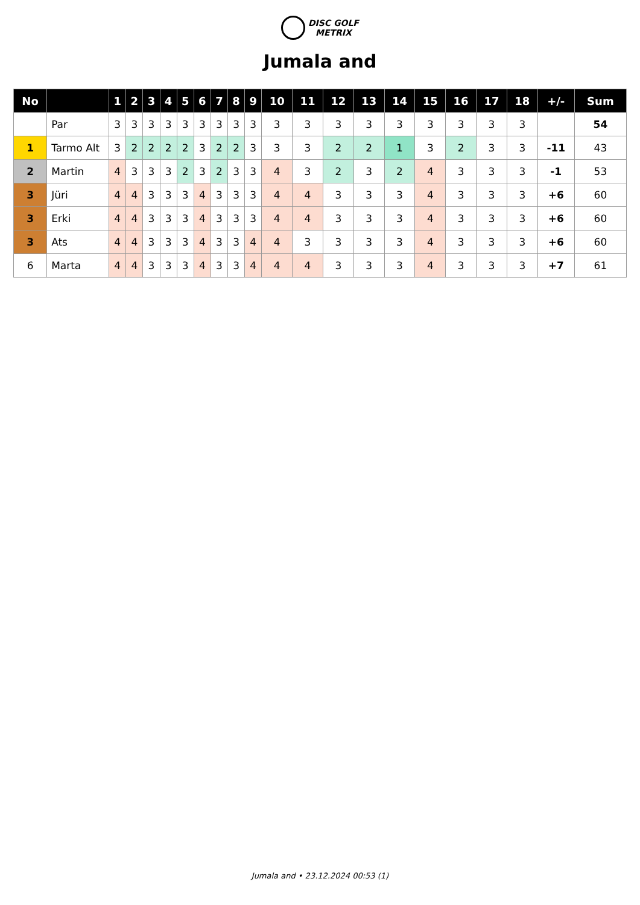DISC GOLF
METRIX
Jumala and
| No | | 1 | 2 | 3 | 4 | 5 | 6 | 7 | 8 | 9 | 10 | 11 | 12 | 13 | 14 | 15 | 16 | 17 | 18 | +/- | Sum |
| --- | --- | --- | --- | --- | --- | --- | --- | --- | --- | --- | --- | --- | --- | --- | --- | --- | --- | --- | --- | --- | --- |
| | Par | 3 | 3 | 3 | 3 | 3 | 3 | 3 | 3 | 3 | 3 | 3 | 3 | 3 | 3 | 3 | 3 | 3 | 3 | | 54 |
| 1 | Tarmo Alt | 3 | 2 | 2 | 2 | 2 | 3 | 2 | 2 | 3 | 3 | 3 | 2 | 2 | 1 | 3 | 2 | 3 | 3 | -11 | 43 |
| 2 | Martin | 4 | 3 | 3 | 3 | 2 | 3 | 2 | 3 | 3 | 4 | 3 | 2 | 3 | 2 | 4 | 3 | 3 | 3 | -1 | 53 |
| 3 | Jüri | 4 | 4 | 3 | 3 | 3 | 4 | 3 | 3 | 3 | 4 | 4 | 3 | 3 | 3 | 4 | 3 | 3 | 3 | +6 | 60 |
| 3 | Erki | 4 | 4 | 3 | 3 | 3 | 4 | 3 | 3 | 3 | 4 | 4 | 3 | 3 | 3 | 4 | 3 | 3 | 3 | +6 | 60 |
| 3 | Ats | 4 | 4 | 3 | 3 | 3 | 4 | 3 | 3 | 4 | 4 | 3 | 3 | 3 | 3 | 4 | 3 | 3 | 3 | +6 | 60 |
| 6 | Marta | 4 | 4 | 3 | 3 | 3 | 4 | 3 | 3 | 4 | 4 | 4 | 3 | 3 | 3 | 4 | 3 | 3 | 3 | +7 | 61 |
Jumala and • 23.12.2024 00:53 (1)